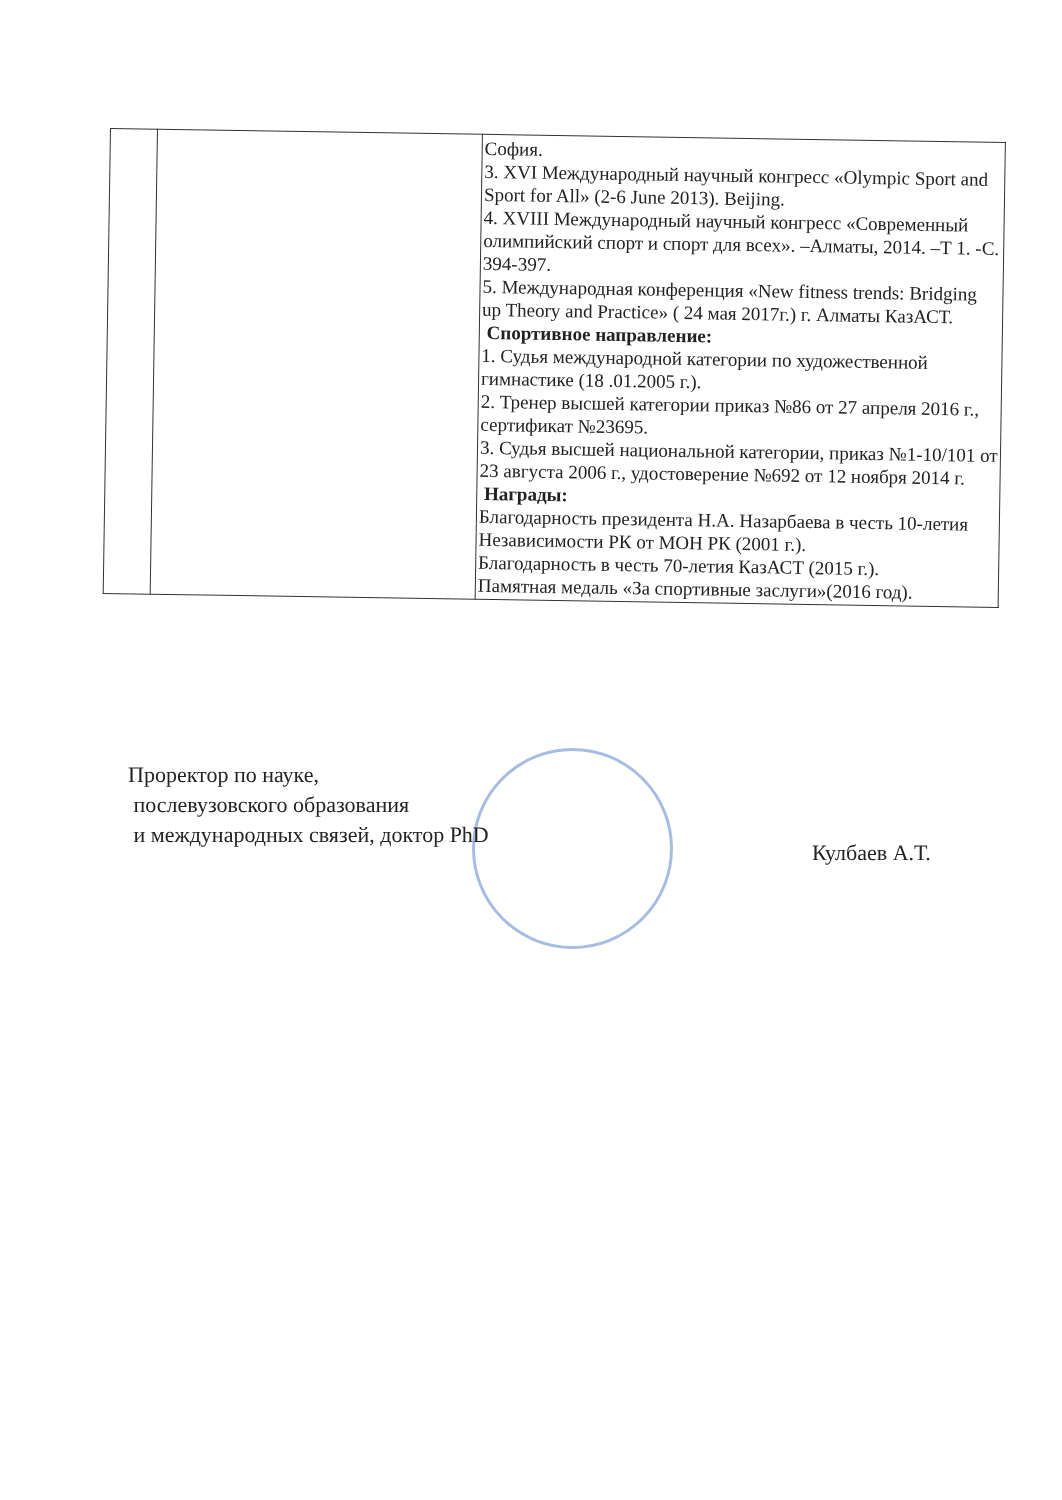| | | София. 3. XVI Международный научный конгресс «Olympic Sport and Sport for All» (2-6 June 2013). Beijing. 4. XVIII Международный научный конгресс «Современный олимпийский спорт и спорт для всех». –Алматы, 2014. –Т 1. -С. 394-397. 5. Международная конференция «New fitness trends: Bridging up Theory and Practice» ( 24 мая 2017г.) г. Алматы КазАСТ. Спортивное направление: 1. Судья международной категории по художественной гимнастике (18 .01.2005 г.). 2. Тренер высшей категории приказ №86 от 27 апреля 2016 г., сертификат №23695. 3. Судья высшей национальной категории, приказ №1-10/101 от 23 августа 2006 г., удостоверение №692 от 12 ноября 2014 г. Награды: Благодарность президента Н.А. Назарбаева в честь 10-летия Независимости РК от МОН РК (2001 г.). Благодарность в честь 70-летия КазАСТ (2015 г.). Памятная медаль «За спортивные заслуги»(2016 год). |
Проректор по науке,
послевузовского образования
и международных связей, доктор PhD
Кулбаев А.Т.